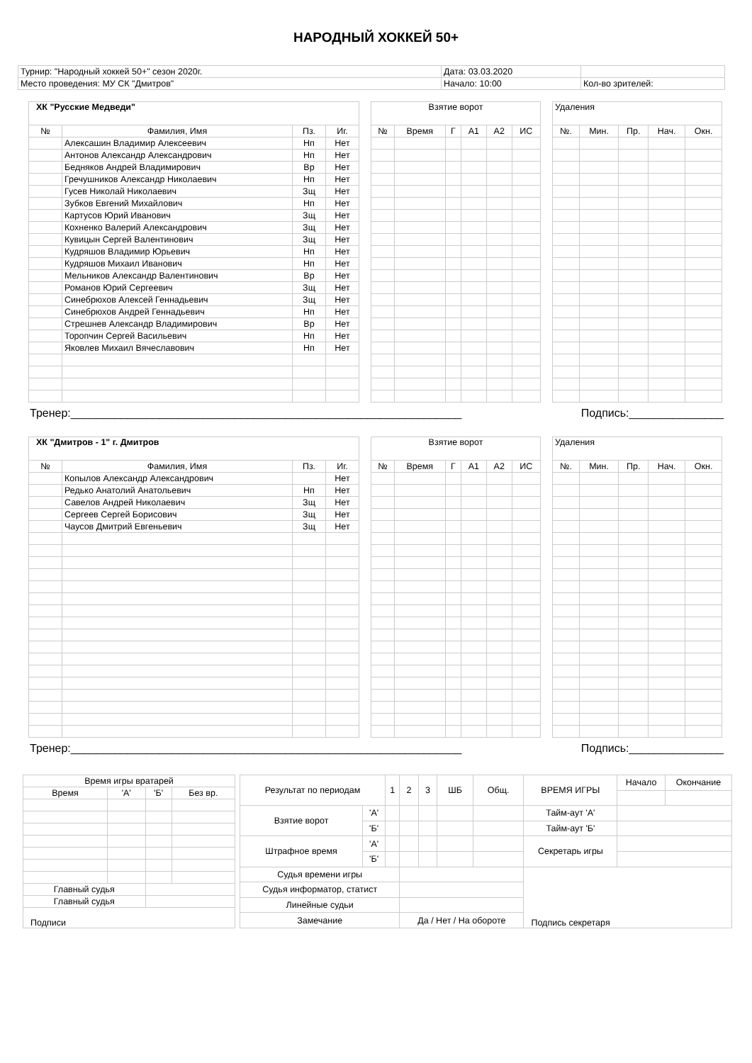НАРОДНЫЙ ХОККЕЙ 50+
| Турнир: "Народный хоккей 50+" сезон 2020г. | Дата: 03.03.2020 | |
| Место проведения: МУ СК "Дмитров" | Начало: 10:00 | Кол-во зрителей: |
| ХК "Русские Медведи" | | | |
| --- | --- | --- | --- |
| № | Фамилия, Имя | Пз. | Иг. |
| | Алексашин Владимир Алексеевич | Нп | Нет |
| | Антонов Александр Александрович | Нп | Нет |
| | Бедняков Андрей Владимирович | Вр | Нет |
| | Гречушников Александр Николаевич | Нп | Нет |
| | Гусев Николай Николаевич | Зщ | Нет |
| | Зубков Евгений Михайлович | Нп | Нет |
| | Картусов Юрий Иванович | Зщ | Нет |
| | Кохненко Валерий Александрович | Зщ | Нет |
| | Кувицын Сергей Валентинович | Зщ | Нет |
| | Кудряшов Владимир Юрьевич | Нп | Нет |
| | Кудряшов Михаил Иванович | Нп | Нет |
| | Мельников Александр Валентинович | Вр | Нет |
| | Романов Юрий Сергеевич | Зщ | Нет |
| | Синебрюхов Алексей Геннадьевич | Зщ | Нет |
| | Синебрюхов Андрей Геннадьевич | Нп | Нет |
| | Стрешнев Александр Владимирович | Вр | Нет |
| | Торопчин Сергей Васильевич | Нп | Нет |
| | Яковлев Михаил Вячеславович | Нп | Нет |
| Взятие ворот | | | | | |
| --- | --- | --- | --- | --- | --- |
| № | Время | Г | А1 | А2 | ИС |
| Удаления | | | | |
| --- | --- | --- | --- | --- |
| №. | Мин. | Пр. | Нач. | Окн. |
Тренер:______________________________________________________________ Подпись:_______________
| ХК "Дмитров - 1" г. Дмитров | | | |
| --- | --- | --- | --- |
| № | Фамилия, Имя | Пз. | Иг. |
| | Копылов Александр Александрович | | Нет |
| | Редько Анатолий Анатольевич | Нп | Нет |
| | Савелов Андрей Николаевич | Зщ | Нет |
| | Сергеев Сергей Борисович | Зщ | Нет |
| | Чаусов Дмитрий Евгеньевич | Зщ | Нет |
| Взятие ворот | | | | | |
| --- | --- | --- | --- | --- | --- |
| № | Время | Г | А1 | А2 | ИС |
| Удаления | | | | |
| --- | --- | --- | --- | --- |
| №. | Мин. | Пр. | Нач. | Окн. |
Тренер:______________________________________________________________ Подпись:_______________
| Время игры вратарей | | | |
| --- | --- | --- | --- |
| Время | 'А' | 'Б' | Без вр. |
| Главный судья | | | |
| Главный судья | | | |
| Подписи | | | |
| Результат по периодам | | 1 | 2 | 3 | ШБ | Общ. | ВРЕМЯ ИГРЫ | Начало | Окончание |
| --- | --- | --- | --- | --- | --- | --- | --- | --- | --- |
| Взятие ворот | 'А' | | | | | | Тайм-аут 'А' | | |
| | 'Б' | | | | | | Тайм-аут 'Б' | | |
| Штрафное время | 'А' | | | | | | Секретарь игры | | |
| | 'Б' | | | | | | | | |
| Судья времени игры | | | | | | | Подпись секретаря | | |
| Судья информатор, статист | | | | | | | | | |
| Линейные судьи | | | | | | | | | |
| Замечание | | | Да / Нет / На обороте | | | | | | |